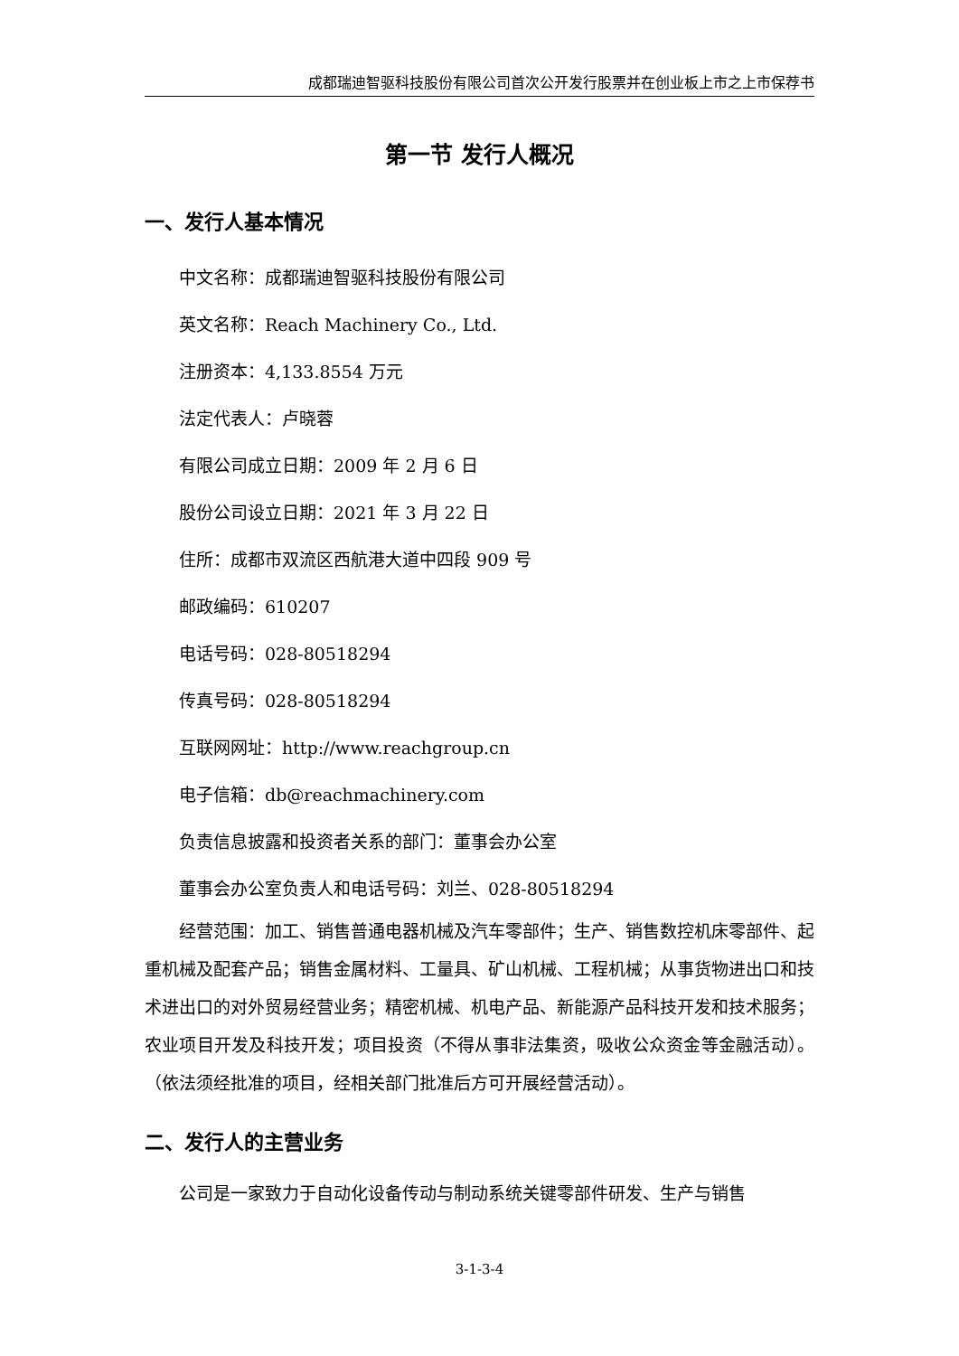成都瑞迪智驱科技股份有限公司首次公开发行股票并在创业板上市之上市保荐书
第一节 发行人概况
一、发行人基本情况
中文名称：成都瑞迪智驱科技股份有限公司
英文名称：Reach Machinery Co., Ltd.
注册资本：4,133.8554 万元
法定代表人：卢晓蓉
有限公司成立日期：2009 年 2 月 6 日
股份公司设立日期：2021 年 3 月 22 日
住所：成都市双流区西航港大道中四段 909 号
邮政编码：610207
电话号码：028-80518294
传真号码：028-80518294
互联网网址：http://www.reachgroup.cn
电子信箱：db@reachmachinery.com
负责信息披露和投资者关系的部门：董事会办公室
董事会办公室负责人和电话号码：刘兰、028-80518294
经营范围：加工、销售普通电器机械及汽车零部件；生产、销售数控机床零部件、起重机械及配套产品；销售金属材料、工量具、矿山机械、工程机械；从事货物进出口和技术进出口的对外贸易经营业务；精密机械、机电产品、新能源产品科技开发和技术服务；农业项目开发及科技开发；项目投资（不得从事非法集资，吸收公众资金等金融活动）。（依法须经批准的项目，经相关部门批准后方可开展经营活动）。
二、发行人的主营业务
公司是一家致力于自动化设备传动与制动系统关键零部件研发、生产与销售
3-1-3-4